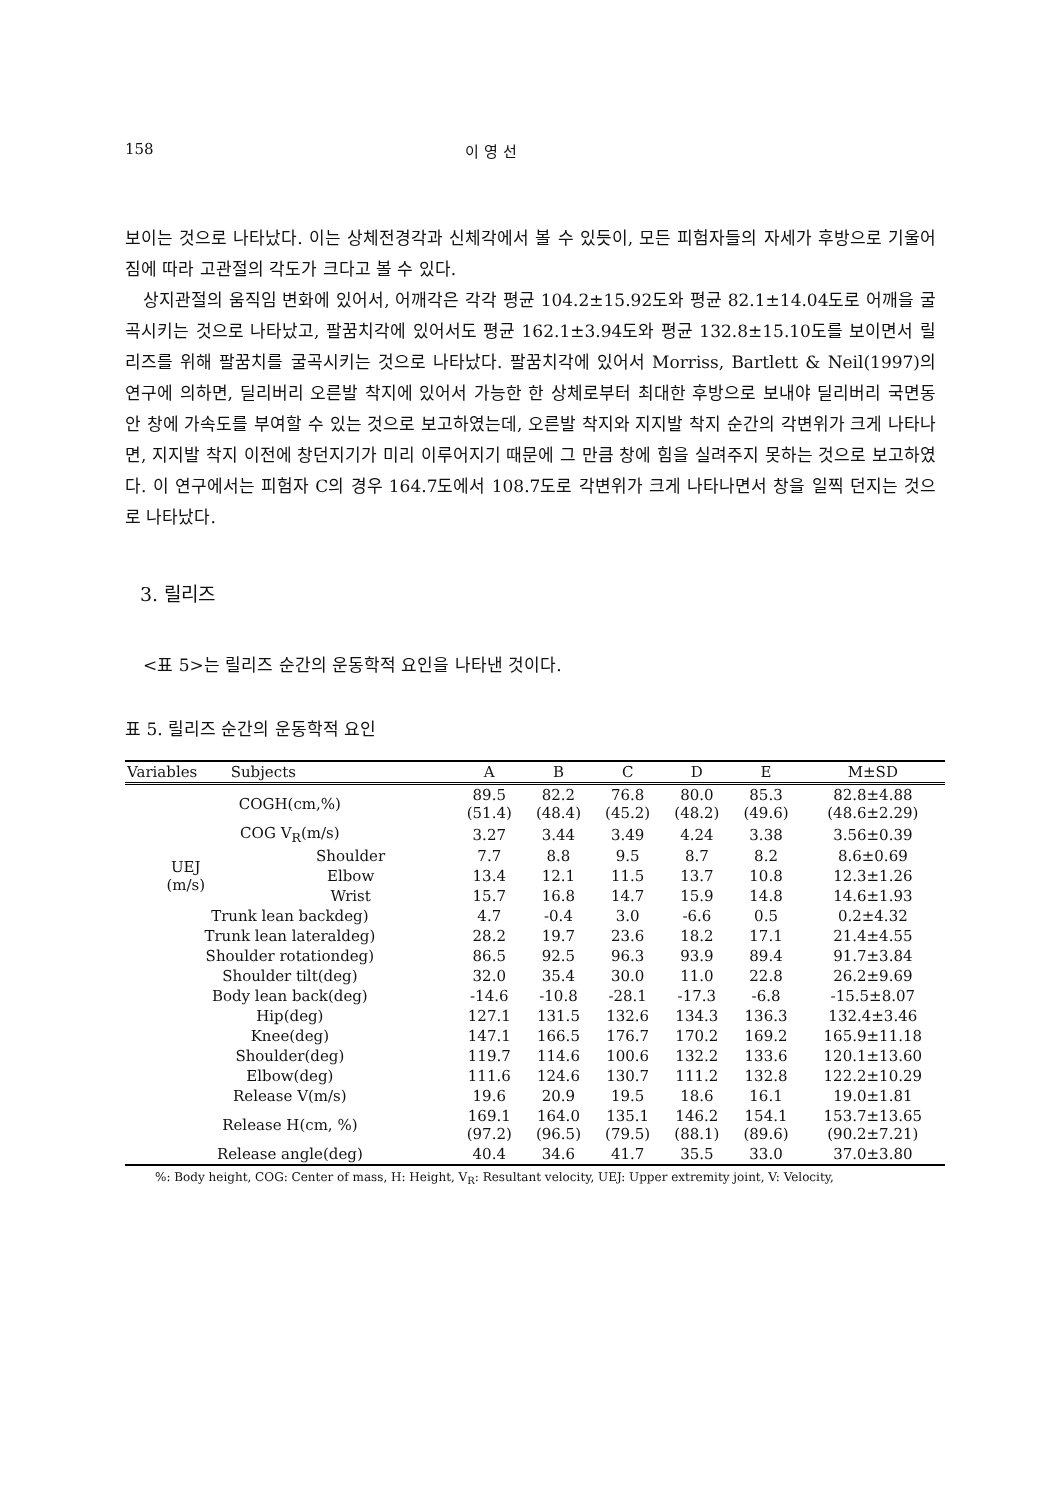158 이 영 선
보이는 것으로 나타났다. 이는 상체전경각과 신체각에서 볼 수 있듯이, 모든 피험자들의 자세가 후방으로 기울어 짐에 따라 고관절의 각도가 크다고 볼 수 있다.
상지관절의 움직임 변화에 있어서, 어깨각은 각각 평균 104.2±15.92도와 평균 82.1±14.04도로 어깨을 굴곡시키는 것으로 나타났고, 팔꿈치각에 있어서도 평균 162.1±3.94도와 평균 132.8±15.10도를 보이면서 릴리즈를 위해 팔꿈치를 굴곡시키는 것으로 나타났다. 팔꿈치각에 있어서 Morriss, Bartlett & Neil(1997)의 연구에 의하면, 딜리버리 오른발 착지에 있어서 가능한 한 상체로부터 최대한 후방으로 보내야 딜리버리 국면동안 창에 가속도를 부여할 수 있는 것으로 보고하였는데, 오른발 착지와 지지발 착지 순간의 각변위가 크게 나타나면, 지지발 착지 이전에 창던지기가 미리 이루어지기 때문에 그 만큼 창에 힘을 실려주지 못하는 것으로 보고하였다. 이 연구에서는 피험자 C의 경우 164.7도에서 108.7도로 각변위가 크게 나타나면서 창을 일찍 던지는 것으로 나타났다.
3. 릴리즈
<표 5>는 릴리즈 순간의 운동학적 요인을 나타낸 것이다.
표 5. 릴리즈 순간의 운동학적 요인
| Variables Subjects | | A | B | C | D | E | M±SD |
| --- | --- | --- | --- | --- | --- | --- | --- |
| COGH(cm,%) | | 89.5 (51.4) | 82.2 (48.4) | 76.8 (45.2) | 80.0 (48.2) | 85.3 (49.6) | 82.8±4.88 (48.6±2.29) |
| COG V<sub>R</sub>(m/s) | | 3.27 | 3.44 | 3.49 | 4.24 | 3.38 | 3.56±0.39 |
| UEJ (m/s) | Shoulder | 7.7 | 8.8 | 9.5 | 8.7 | 8.2 | 8.6±0.69 |
| | Elbow | 13.4 | 12.1 | 11.5 | 13.7 | 10.8 | 12.3±1.26 |
| | Wrist | 15.7 | 16.8 | 14.7 | 15.9 | 14.8 | 14.6±1.93 |
| Trunk lean backdeg) | | 4.7 | -0.4 | 3.0 | -6.6 | 0.5 | 0.2±4.32 |
| Trunk lean lateraldeg) | | 28.2 | 19.7 | 23.6 | 18.2 | 17.1 | 21.4±4.55 |
| Shoulder rotationdeg) | | 86.5 | 92.5 | 96.3 | 93.9 | 89.4 | 91.7±3.84 |
| Shoulder tilt(deg) | | 32.0 | 35.4 | 30.0 | 11.0 | 22.8 | 26.2±9.69 |
| Body lean back(deg) | | -14.6 | -10.8 | -28.1 | -17.3 | -6.8 | -15.5±8.07 |
| Hip(deg) | | 127.1 | 131.5 | 132.6 | 134.3 | 136.3 | 132.4±3.46 |
| Knee(deg) | | 147.1 | 166.5 | 176.7 | 170.2 | 169.2 | 165.9±11.18 |
| Shoulder(deg) | | 119.7 | 114.6 | 100.6 | 132.2 | 133.6 | 120.1±13.60 |
| Elbow(deg) | | 111.6 | 124.6 | 130.7 | 111.2 | 132.8 | 122.2±10.29 |
| Release V(m/s) | | 19.6 | 20.9 | 19.5 | 18.6 | 16.1 | 19.0±1.81 |
| Release H(cm, %) | | 169.1 (97.2) | 164.0 (96.5) | 135.1 (79.5) | 146.2 (88.1) | 154.1 (89.6) | 153.7±13.65 (90.2±7.21) |
| Release angle(deg) | | 40.4 | 34.6 | 41.7 | 35.5 | 33.0 | 37.0±3.80 |
%: Body height, COG: Center of mass, H: Height, V<sub>R</sub>: Resultant velocity, UEJ: Upper extremity joint, V: Velocity,